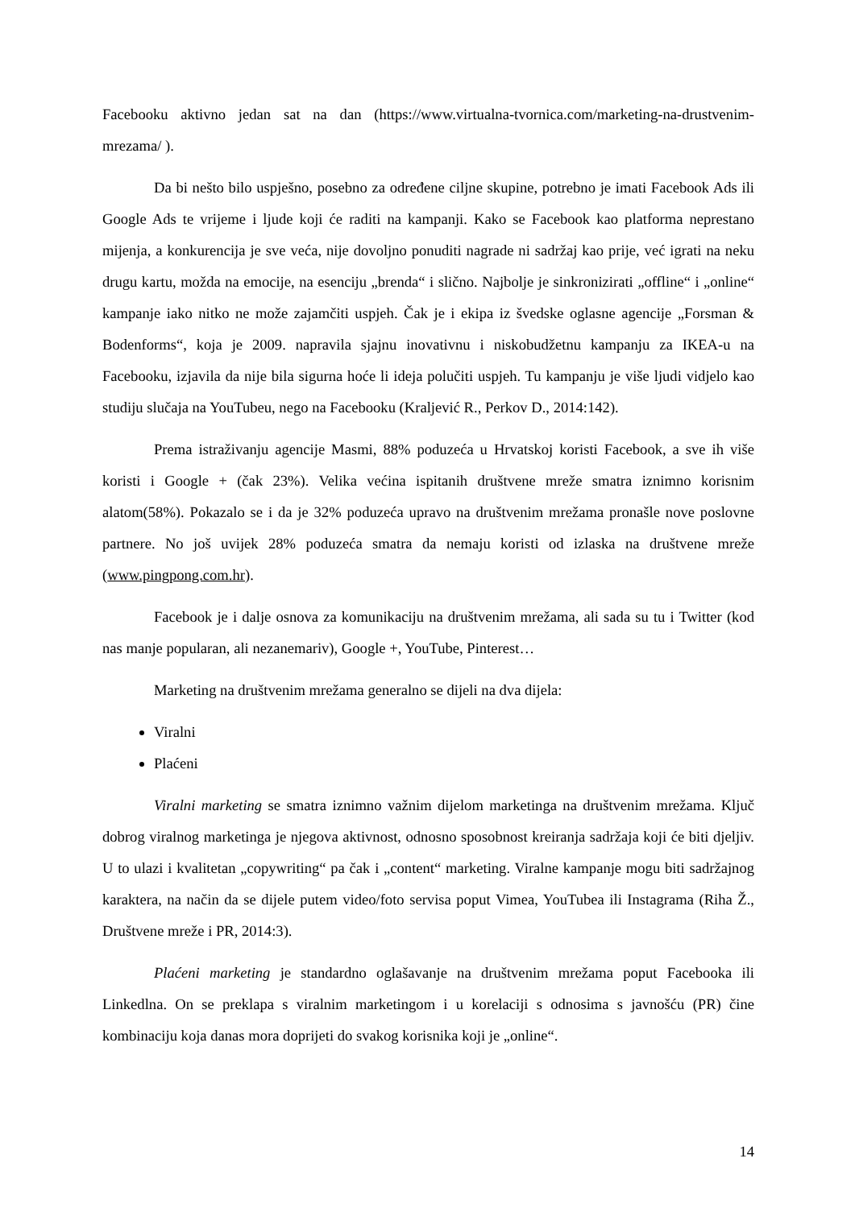Facebooku aktivno jedan sat na dan (https://www.virtualna-tvornica.com/marketing-na-drustvenim-mrezama/ ).
Da bi nešto bilo uspješno, posebno za određene ciljne skupine, potrebno je imati Facebook Ads ili Google Ads te vrijeme i ljude koji će raditi na kampanji. Kako se Facebook kao platforma neprestano mijenja, a konkurencija je sve veća, nije dovoljno ponuditi nagrade ni sadržaj kao prije, već igrati na neku drugu kartu, možda na emocije, na esenciju „brenda“ i slično. Najbolje je sinkronizirati „offline“ i „online“ kampanje iako nitko ne može zajamčiti uspjeh. Čak je i ekipa iz švedske oglasne agencije „Forsman & Bodenforms“, koja je 2009. napravila sjajnu inovativnu i niskobudžetnu kampanju za IKEA-u na Facebooku, izjavila da nije bila sigurna hoće li ideja polučiti uspjeh. Tu kampanju je više ljudi vidjelo kao studiju slučaja na YouTubeu, nego na Facebooku (Kraljević R., Perkov D., 2014:142).
Prema istraživanju agencije Masmi, 88% poduzeća u Hrvatskoj koristi Facebook, a sve ih više koristi i Google + (čak 23%). Velika većina ispitanih društvene mreže smatra iznimno korisnim alatom(58%). Pokazalo se i da je 32% poduzeća upravo na društvenim mrežama pronašle nove poslovne partnere. No još uvijek 28% poduzeća smatra da nemaju koristi od izlaska na društvene mreže (www.pingpong.com.hr).
Facebook je i dalje osnova za komunikaciju na društvenim mrežama, ali sada su tu i Twitter (kod nas manje popularan, ali nezanemariv), Google +, YouTube, Pinterest…
Marketing na društvenim mrežama generalno se dijeli na dva dijela:
Viralni
Plaćeni
Viralni marketing se smatra iznimno važnim dijelom marketinga na društvenim mrežama. Ključ dobrog viralnog marketinga je njegova aktivnost, odnosno sposobnost kreiranja sadržaja koji će biti djeljiv. U to ulazi i kvalitetan „copywriting“ pa čak i „content“ marketing. Viralne kampanje mogu biti sadržajnog karaktera, na način da se dijele putem video/foto servisa poput Vimea, YouTubea ili Instagrama (Riha Ž., Društvene mreže i PR, 2014:3).
Plaćeni marketing je standardno oglašavanje na društvenim mrežama poput Facebooka ili Linkedlna. On se preklapa s viralnim marketingom i u korelaciji s odnosima s javnošću (PR) čine kombinaciju koja danas mora doprijeti do svakog korisnika koji je „online“.
14